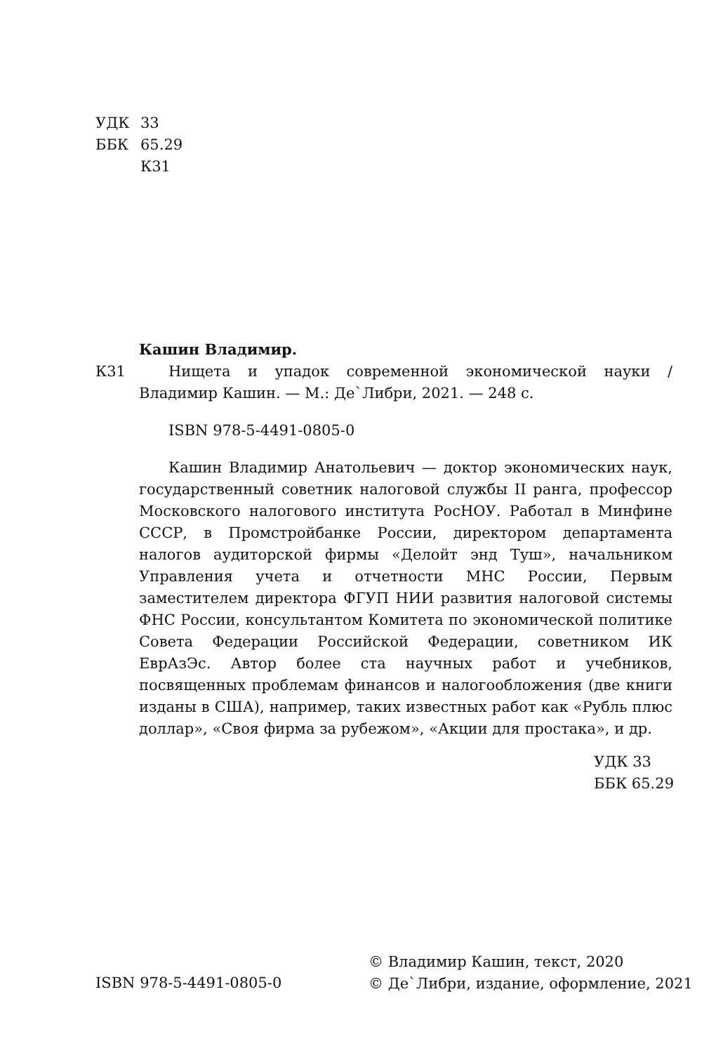УДК 33
ББК 65.29
К31
Кашин Владимир.
К31 Нищета и упадок современной экономической науки / Владимир Кашин. — М.: Де`Либри, 2021. — 248 с.
ISBN 978-5-4491-0805-0
Кашин Владимир Анатольевич — доктор экономических наук, государственный советник налоговой службы II ранга, профессор Московского налогового института РосНОУ. Работал в Минфине СССР, в Промстройбанке России, директором департамента налогов аудиторской фирмы «Делойт энд Туш», начальником Управления учета и отчетности МНС России, Первым заместителем директора ФГУП НИИ развития налоговой системы ФНС России, консультантом Комитета по экономической политике Совета Федерации Российской Федерации, советником ИК ЕврАзЭс. Автор более ста научных работ и учебников, посвященных проблемам финансов и налогообложения (две книги изданы в США), например, таких известных работ как «Рубль плюс доллар», «Своя фирма за рубежом», «Акции для простака», и др.
УДК 33
ББК 65.29
ISBN 978-5-4491-0805-0
© Владимир Кашин, текст, 2020
© Де`Либри, издание, оформление, 2021